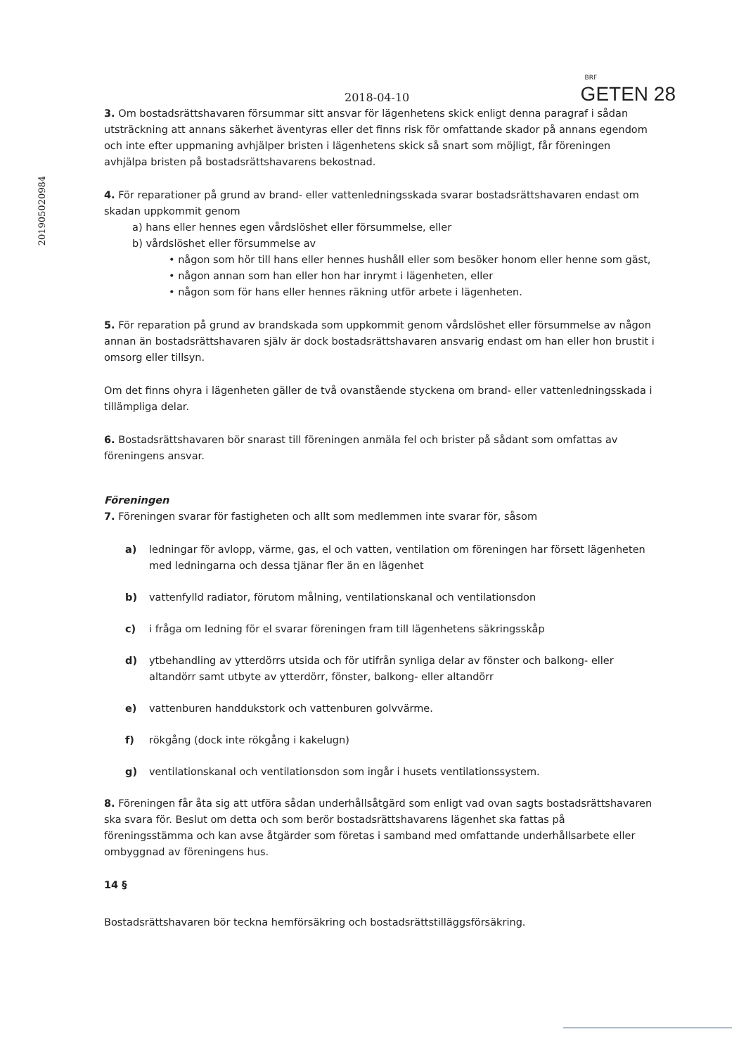201905020984
2018-04-10
BRF
GETEN 28
3. Om bostadsrättshavaren försummar sitt ansvar för lägenhetens skick enligt denna paragraf i sådan utsträckning att annans säkerhet äventyras eller det finns risk för omfattande skador på annans egendom och inte efter uppmaning avhjälper bristen i lägenhetens skick så snart som möjligt, får föreningen avhjälpa bristen på bostadsrättshavarens bekostnad.
4. För reparationer på grund av brand- eller vattenledningsskada svarar bostadsrättshavaren endast om skadan uppkommit genom
a) hans eller hennes egen vårdslöshet eller försummelse, eller
b) vårdslöshet eller försummelse av
• någon som hör till hans eller hennes hushåll eller som besöker honom eller henne som gäst,
• någon annan som han eller hon har inrymt i lägenheten, eller
• någon som för hans eller hennes räkning utför arbete i lägenheten.
5. För reparation på grund av brandskada som uppkommit genom vårdslöshet eller försummelse av någon annan än bostadsrättshavaren själv är dock bostadsrättshavaren ansvarig endast om han eller hon brustit i omsorg eller tillsyn.
Om det finns ohyra i lägenheten gäller de två ovanstående styckena om brand- eller vattenledningsskada i tillämpliga delar.
6. Bostadsrättshavaren bör snarast till föreningen anmäla fel och brister på sådant som omfattas av föreningens ansvar.
Föreningen
7. Föreningen svarar för fastigheten och allt som medlemmen inte svarar för, såsom
a) ledningar för avlopp, värme, gas, el och vatten, ventilation om föreningen har försett lägenheten med ledningarna och dessa tjänar fler än en lägenhet
b) vattenfylld radiator, förutom målning, ventilationskanal och ventilationsdon
c) i fråga om ledning för el svarar föreningen fram till lägenhetens säkringsskåp
d) ytbehandling av ytterdörrs utsida och för utifrån synliga delar av fönster och balkong- eller altandörr samt utbyte av ytterdörr, fönster, balkong- eller altandörr
e) vattenburen handdukstork och vattenburen golvvärme.
f) rökgång (dock inte rökgång i kakelugn)
g) ventilationskanal och ventilationsdon som ingår i husets ventilationssystem.
8. Föreningen får åta sig att utföra sådan underhållsåtgärd som enligt vad ovan sagts bostadsrättshavaren ska svara för. Beslut om detta och som berör bostadsrättshavarens lägenhet ska fattas på föreningsstämma och kan avse åtgärder som företas i samband med omfattande underhållsarbete eller ombyggnad av föreningens hus.
14 §
Bostadsrättshavaren bör teckna hemförsäkring och bostadsrättstilläggsförsäkring.